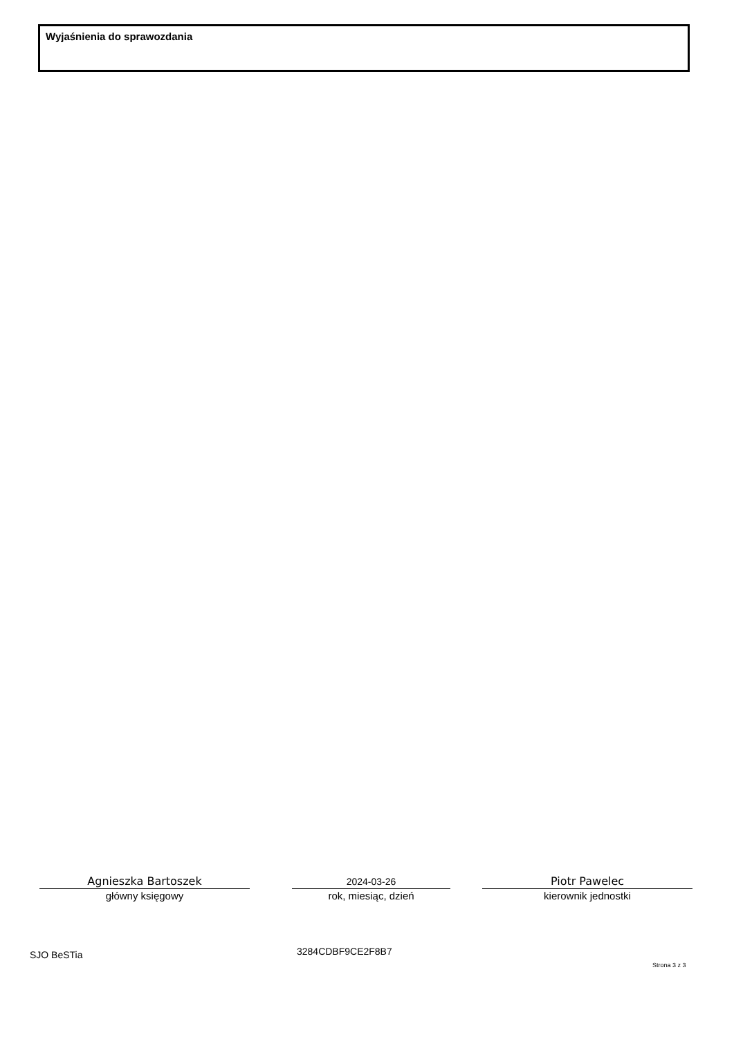Wyjaśnienia do sprawozdania
Agnieszka Bartoszek
główny księgowy
2024-03-26
rok, miesiąc, dzień
Piotr Pawelec
kierownik jednostki
SJO BeSTia 3284CDBF9CE2F8B7
Strona 3 z 3